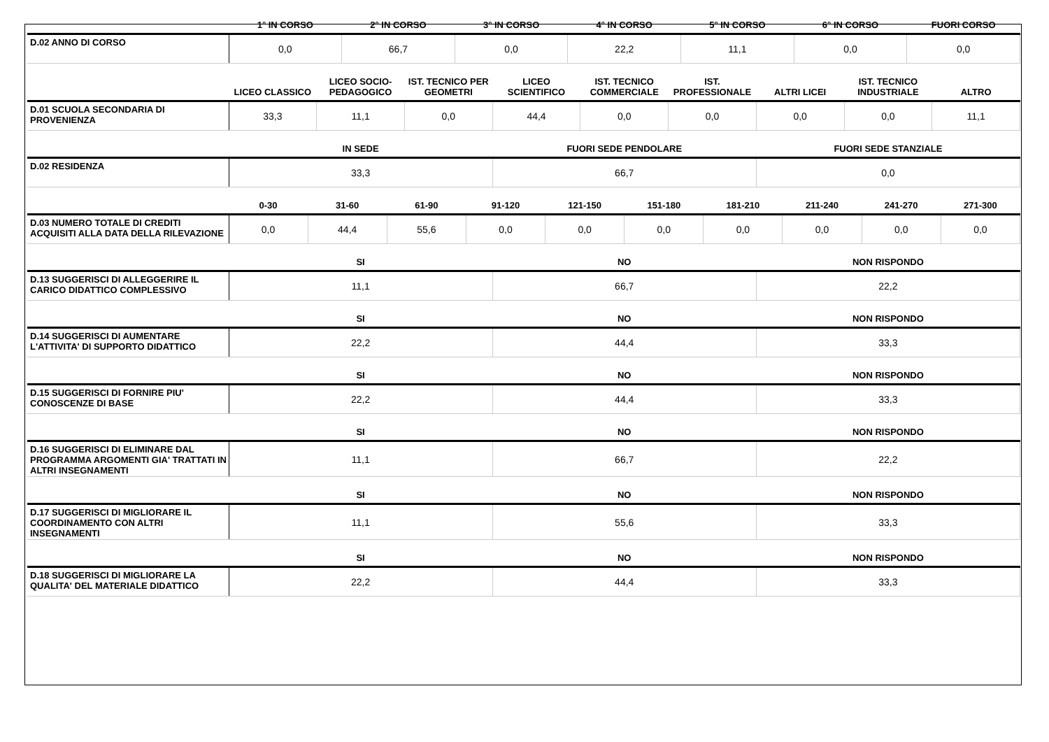| | 1° IN CORSO | 2° IN CORSO | 3° IN CORSO | 4° IN CORSO | 5° IN CORSO | 6° IN CORSO | FUORI CORSO |
| --- | --- | --- | --- | --- | --- | --- | --- |
| D.02 ANNO DI CORSO | 0,0 | 66,7 | 0,0 | 22,2 | 11,1 | 0,0 | 0,0 |
| | LICEO CLASSICO | LICEO SOCIO-PEDAGOGICO | IST. TECNICO PER GEOMETRI | LICEO SCIENTIFICO | IST. TECNICO COMMERCIALE | IST. PROFESSIONALE | ALTRI LICEI | IST. TECNICO INDUSTRIALE | ALTRO |
| --- | --- | --- | --- | --- | --- | --- | --- | --- | --- |
| D.01 SCUOLA SECONDARIA DI PROVENIENZA | 33,3 | 11,1 | 0,0 | 44,4 | 0,0 | 0,0 | 0,0 | 0,0 | 11,1 |
| | IN SEDE | FUORI SEDE PENDOLARE | FUORI SEDE STANZIALE |
| --- | --- | --- | --- |
| D.02 RESIDENZA | 33,3 | 66,7 | 0,0 |
| | 0-30 | 31-60 | 61-90 | 91-120 | 121-150 | 151-180 | 181-210 | 211-240 | 241-270 | 271-300 |
| --- | --- | --- | --- | --- | --- | --- | --- | --- | --- | --- |
| D.03 NUMERO TOTALE DI CREDITI ACQUISITI ALLA DATA DELLA RILEVAZIONE | 0,0 | 44,4 | 55,6 | 0,0 | 0,0 | 0,0 | 0,0 | 0,0 | 0,0 | 0,0 |
| | SI | NO | NON RISPONDO |
| --- | --- | --- | --- |
| D.13 SUGGERISCI DI ALLEGGERIRE IL CARICO DIDATTICO COMPLESSIVO | 11,1 | 66,7 | 22,2 |
| | SI | NO | NON RISPONDO |
| --- | --- | --- | --- |
| D.14 SUGGERISCI DI AUMENTARE L'ATTIVITA' DI SUPPORTO DIDATTICO | 22,2 | 44,4 | 33,3 |
| | SI | NO | NON RISPONDO |
| --- | --- | --- | --- |
| D.15 SUGGERISCI DI FORNIRE PIU' CONOSCENZE DI BASE | 22,2 | 44,4 | 33,3 |
| | SI | NO | NON RISPONDO |
| --- | --- | --- | --- |
| D.16 SUGGERISCI DI ELIMINARE DAL PROGRAMMA ARGOMENTI GIA' TRATTATI IN ALTRI INSEGNAMENTI | 11,1 | 66,7 | 22,2 |
| | SI | NO | NON RISPONDO |
| --- | --- | --- | --- |
| D.17 SUGGERISCI DI MIGLIORARE IL COORDINAMENTO CON ALTRI INSEGNAMENTI | 11,1 | 55,6 | 33,3 |
| | SI | NO | NON RISPONDO |
| --- | --- | --- | --- |
| D.18 SUGGERISCI DI MIGLIORARE LA QUALITA' DEL MATERIALE DIDATTICO | 22,2 | 44,4 | 33,3 |